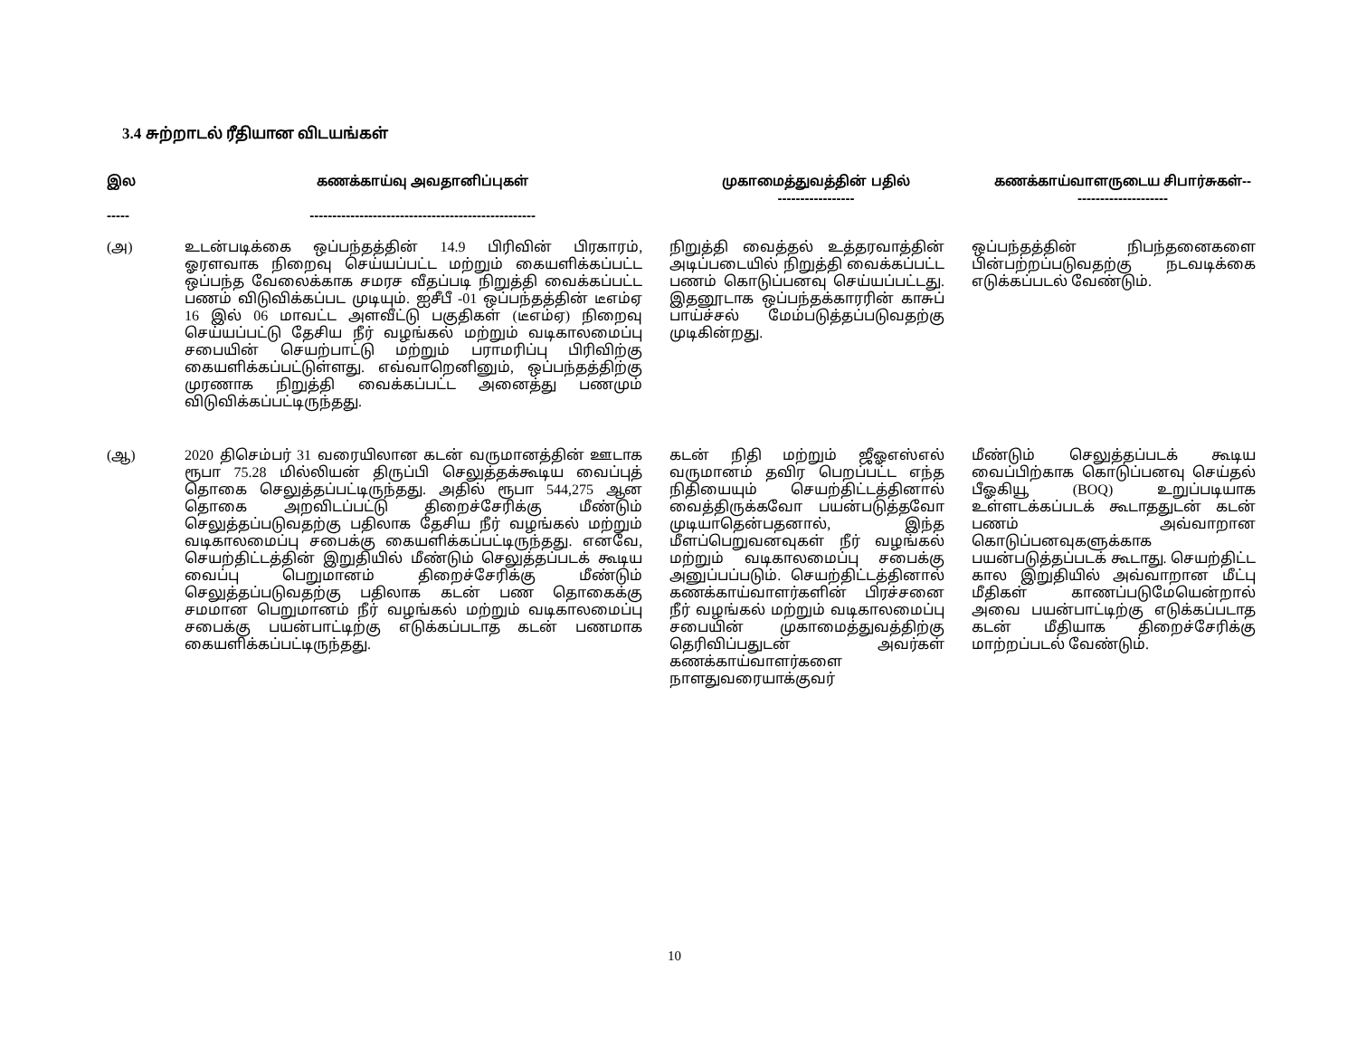3.4 சுற்றாடல் ரீதியான விடயங்கள்
| இல ----- | கணக்காய்வு அவதானிப்புகள் -------------------------------------------------- | முகாமைத்துவத்தின் பதில் ----------------- | கணக்காய்வாளருடைய சிபார்சுகள்-- -------------------- |
| --- | --- | --- | --- |
| (அ) | உடன்படிக்கை ஒப்பந்தத்தின் 14.9 பிரிவின் பிரகாரம், ஓரளவாக நிறைவு செய்யப்பட்ட மற்றும் கையளிக்கப்பட்ட ஒப்பந்த வேலைக்காக சமரச வீதப்படி நிறுத்தி வைக்கப்பட்ட பணம் விடுவிக்கப்பட முடியும். ஐசீபீ -01 ஒப்பந்தத்தின் டீஎம்ஏ 16 இல் 06 மாவட்ட அளவீட்டு பகுதிகள் (டீஎம்ஏ) நிறைவு செய்யப்பட்டு தேசிய நீர் வழங்கல் மற்றும் வடிகாலமைப்பு சபையின் செயற்பாட்டு மற்றும் பராமரிப்பு பிரிவிற்கு கையளிக்கப்பட்டுள்ளது. எவ்வாறெனினும், ஒப்பந்தத்திற்கு முரணாக நிறுத்தி வைக்கப்பட்ட அனைத்து பணமும் விடுவிக்கப்பட்டிருந்தது. | நிறுத்தி வைத்தல் உத்தரவாத்தின் அடிப்படையில் நிறுத்தி வைக்கப்பட்ட பணம் கொடுப்பனவு செய்யப்பட்டது. இதனூடாக ஒப்பந்தக்காரரின் காசுப் பாய்ச்சல் மேம்படுத்தப்படுவதற்கு முடிகின்றது. | ஒப்பந்தத்தின் நிபந்தனைகளை பின்பற்றப்படுவதற்கு நடவடிக்கை எடுக்கப்படல் வேண்டும். |
| (ஆ) | 2020 திசெம்பர் 31 வரையிலான கடன் வருமானத்தின் ஊடாக ரூபா 75.28 மில்லியன் திருப்பி செலுத்தக்கூடிய வைப்புத் தொகை செலுத்தப்பட்டிருந்தது. அதில் ரூபா 544,275 ஆன தொகை அறவிடப்பட்டு திறைச்சேரிக்கு மீண்டும் செலுத்தப்படுவதற்கு பதிலாக தேசிய நீர் வழங்கல் மற்றும் வடிகாலமைப்பு சபைக்கு கையளிக்கப்பட்டிருந்தது. எனவே, செயற்திட்டத்தின் இறுதியில் மீண்டும் செலுத்தப்படக் கூடிய வைப்பு பெறுமானம் திறைச்சேரிக்கு மீண்டும் செலுத்தப்படுவதற்கு பதிலாக கடன் பண தொகைக்கு சமமான பெறுமானம் நீர் வழங்கல் மற்றும் வடிகாலமைப்பு சபைக்கு பயன்பாட்டிற்கு எடுக்கப்படாத கடன் பணமாக கையளிக்கப்பட்டிருந்தது. | கடன் நிதி மற்றும் ஜீஓஎஸ்எல் வருமானம் தவிர பெறப்பட்ட எந்த நிதியையும் செயற்திட்டத்தினால் வைத்திருக்கவோ பயன்படுத்தவோ முடியாதென்பதனால், இந்த மீளப்பெறுவனவுகள் நீர் வழங்கல் மற்றும் வடிகாலமைப்பு சபைக்கு அனுப்பப்படும். செயற்திட்டத்தினால் கணக்காய்வாளர்களின் பிரச்சனை நீர் வழங்கல் மற்றும் வடிகாலமைப்பு சபையின் முகாமைத்துவத்திற்கு தெரிவிப்பதுடன் அவர்கள் கணக்காய்வாளர்களை நாளதுவரையாக்குவர் | மீண்டும் செலுத்தப்படக் கூடிய வைப்பிற்காக கொடுப்பனவு செய்தல் பீஓகியூ (BOQ) உறுப்படியாக உள்ளடக்கப்படக் கூடாததுடன் கடன் பணம் அவ்வாறான கொடுப்பனவுகளுக்காக பயன்படுத்தப்படக் கூடாது. செயற்திட்ட கால இறுதியில் அவ்வாறான மீட்பு மீதிகள் காணப்படுமேயென்றால் அவை பயன்பாட்டிற்கு எடுக்கப்படாத கடன் மீதியாக திறைச்சேரிக்கு மாற்றப்படல் வேண்டும். |
10